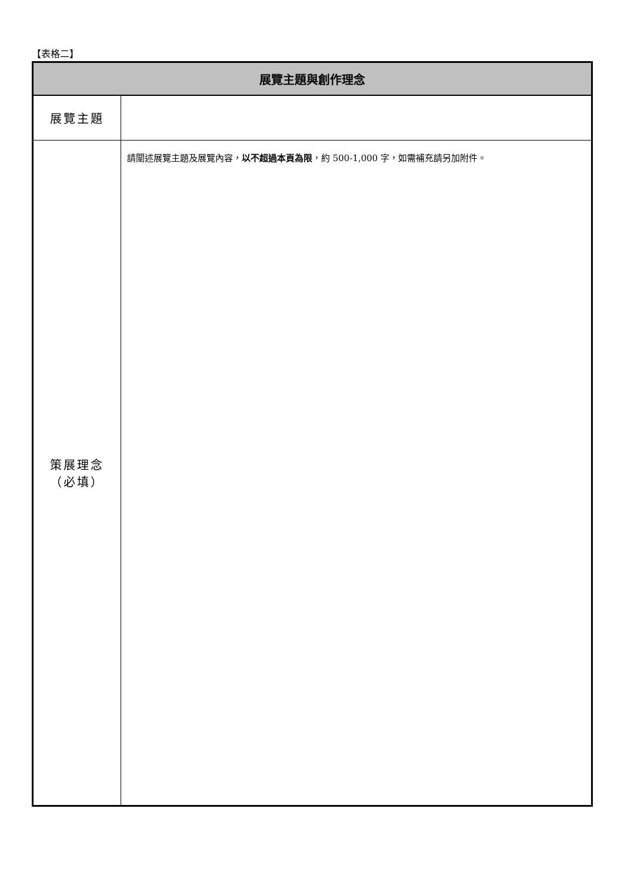【表格二】
| 展覽主題與創作理念 | |
| --- | --- |
| 展覽主題 | |
| 策展理念 （必填） | 請闡述展覽主題及展覽內容， 以不超過本頁為限 ，約 500-1,000 字，如需補充請另加附件。 |